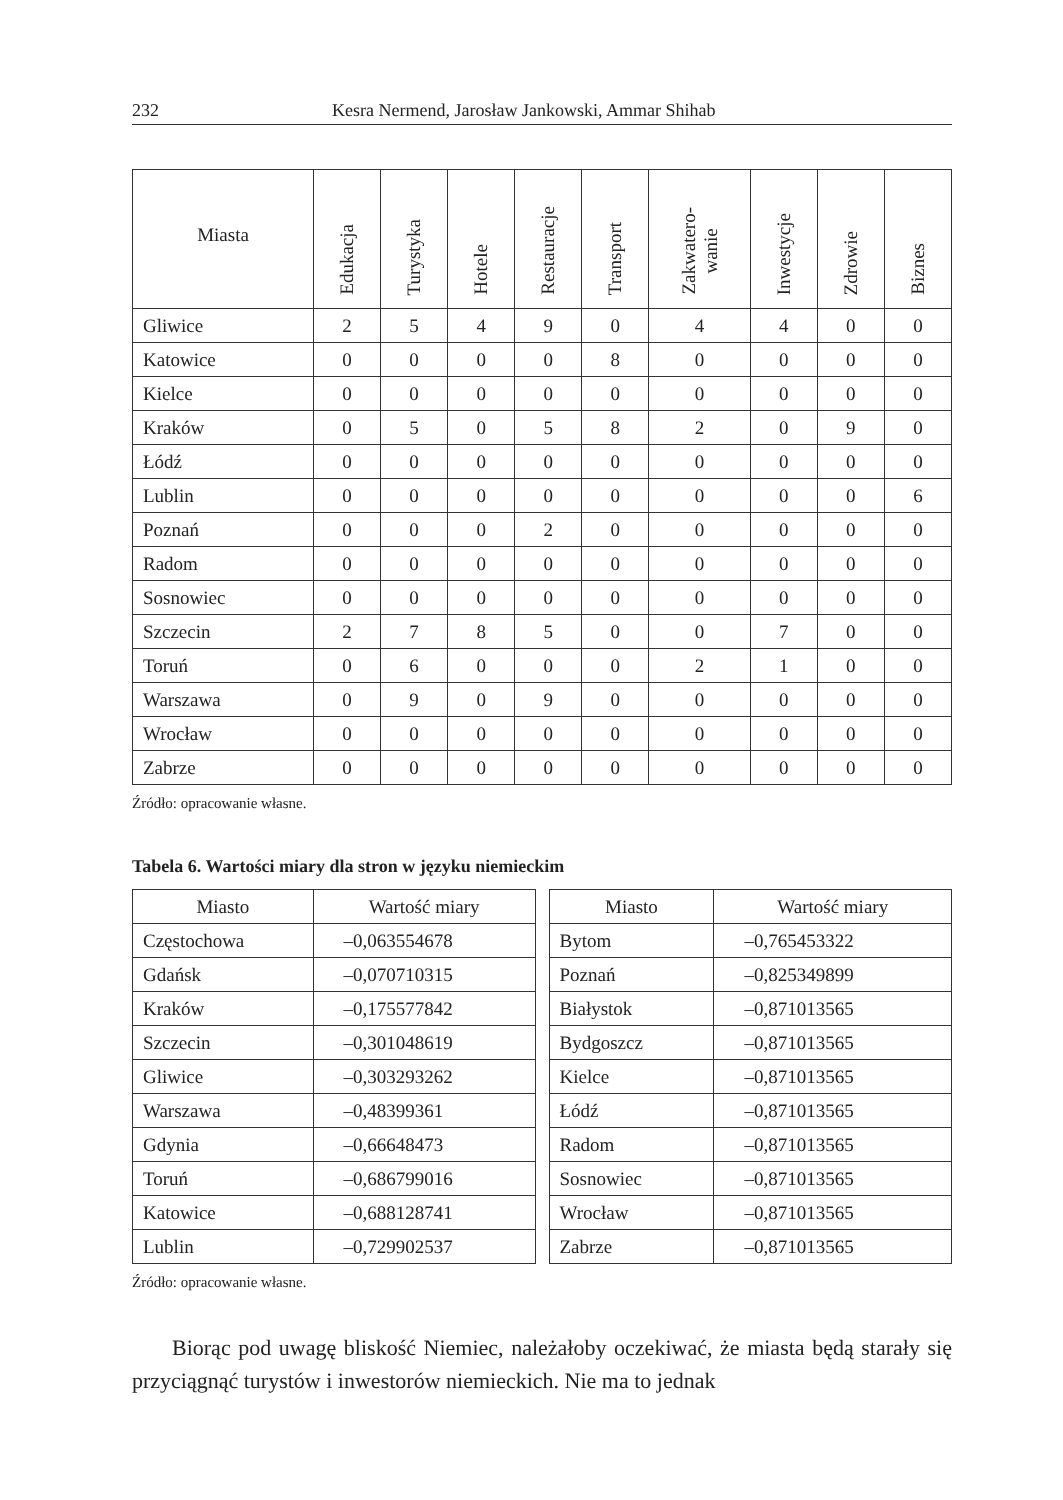232 Kesra Nermend, Jarosław Jankowski, Ammar Shihab
| Miasta | Edukacja | Turystyka | Hotele | Restauracje | Transport | Zakwatero- wanie | Inwestycje | Zdrowie | Biznes |
| --- | --- | --- | --- | --- | --- | --- | --- | --- | --- |
| Gliwice | 2 | 5 | 4 | 9 | 0 | 4 | 4 | 0 | 0 |
| Katowice | 0 | 0 | 0 | 0 | 8 | 0 | 0 | 0 | 0 |
| Kielce | 0 | 0 | 0 | 0 | 0 | 0 | 0 | 0 | 0 |
| Kraków | 0 | 5 | 0 | 5 | 8 | 2 | 0 | 9 | 0 |
| Łódź | 0 | 0 | 0 | 0 | 0 | 0 | 0 | 0 | 0 |
| Lublin | 0 | 0 | 0 | 0 | 0 | 0 | 0 | 0 | 6 |
| Poznań | 0 | 0 | 0 | 2 | 0 | 0 | 0 | 0 | 0 |
| Radom | 0 | 0 | 0 | 0 | 0 | 0 | 0 | 0 | 0 |
| Sosnowiec | 0 | 0 | 0 | 0 | 0 | 0 | 0 | 0 | 0 |
| Szczecin | 2 | 7 | 8 | 5 | 0 | 0 | 7 | 0 | 0 |
| Toruń | 0 | 6 | 0 | 0 | 0 | 2 | 1 | 0 | 0 |
| Warszawa | 0 | 9 | 0 | 9 | 0 | 0 | 0 | 0 | 0 |
| Wrocław | 0 | 0 | 0 | 0 | 0 | 0 | 0 | 0 | 0 |
| Zabrze | 0 | 0 | 0 | 0 | 0 | 0 | 0 | 0 | 0 |
Źródło: opracowanie własne.
Tabela 6. Wartości miary dla stron w języku niemieckim
| Miasto | Wartość miary |
| --- | --- |
| Częstochowa | –0,063554678 |
| Gdańsk | –0,070710315 |
| Kraków | –0,175577842 |
| Szczecin | –0,301048619 |
| Gliwice | –0,303293262 |
| Warszawa | –0,48399361 |
| Gdynia | –0,66648473 |
| Toruń | –0,686799016 |
| Katowice | –0,688128741 |
| Lublin | –0,729902537 |
| Miasto | Wartość miary |
| --- | --- |
| Bytom | –0,765453322 |
| Poznań | –0,825349899 |
| Białystok | –0,871013565 |
| Bydgoszcz | –0,871013565 |
| Kielce | –0,871013565 |
| Łódź | –0,871013565 |
| Radom | –0,871013565 |
| Sosnowiec | –0,871013565 |
| Wrocław | –0,871013565 |
| Zabrze | –0,871013565 |
Źródło: opracowanie własne.
Biorąc pod uwagę bliskość Niemiec, należałoby oczekiwać, że miasta będą starały się przyciągnąć turystów i inwestorów niemieckich. Nie ma to jednak